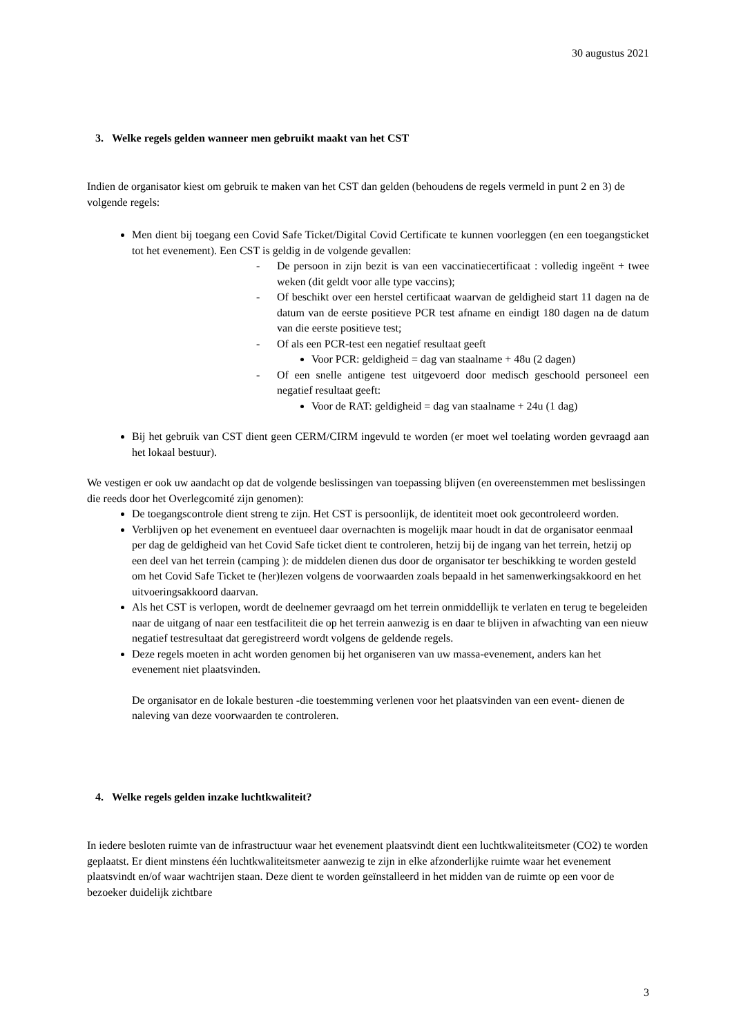30 augustus 2021
3. Welke regels gelden wanneer men gebruikt maakt van het CST
Indien de organisator kiest om gebruik te maken van het CST dan gelden (behoudens de regels vermeld in punt 2 en 3) de volgende regels:
Men dient bij toegang een Covid Safe Ticket/Digital Covid Certificate te kunnen voorleggen (en een toegangsticket tot het evenement). Een CST is geldig in de volgende gevallen:
- De persoon in zijn bezit is van een vaccinatiecertificaat : volledig ingeënt + twee weken (dit geldt voor alle type vaccins);
- Of beschikt over een herstel certificaat waarvan de geldigheid start 11 dagen na de datum van de eerste positieve PCR test afname en eindigt 180 dagen na de datum van die eerste positieve test;
- Of als een PCR-test een negatief resultaat geeft
Voor PCR: geldigheid = dag van staalname + 48u (2 dagen)
- Of een snelle antigene test uitgevoerd door medisch geschoold personeel een negatief resultaat geeft:
Voor de RAT: geldigheid = dag van staalname + 24u (1 dag)
Bij het gebruik van CST dient geen CERM/CIRM ingevuld te worden (er moet wel toelating worden gevraagd aan het lokaal bestuur).
We vestigen er ook uw aandacht op dat de volgende beslissingen van toepassing blijven (en overeenstemmen met beslissingen die reeds door het Overlegcomité zijn genomen):
De toegangscontrole dient streng te zijn. Het CST is persoonlijk, de identiteit moet ook gecontroleerd worden.
Verblijven op het evenement en eventueel daar overnachten is mogelijk maar houdt in dat de organisator eenmaal per dag de geldigheid van het Covid Safe ticket dient te controleren, hetzij bij de ingang van het terrein, hetzij op een deel van het terrein (camping ): de middelen dienen dus door de organisator ter beschikking te worden gesteld om het Covid Safe Ticket te (her)lezen volgens de voorwaarden zoals bepaald in het samenwerkingsakkoord en het uitvoeringsakkoord daarvan.
Als het CST is verlopen, wordt de deelnemer gevraagd om het terrein onmiddellijk te verlaten en terug te begeleiden naar de uitgang of naar een testfaciliteit die op het terrein aanwezig is en daar te blijven in afwachting van een nieuw negatief testresultaat dat geregistreerd wordt volgens de geldende regels.
Deze regels moeten in acht worden genomen bij het organiseren van uw massa-evenement, anders kan het evenement niet plaatsvinden.
De organisator en de lokale besturen -die toestemming verlenen voor het plaatsvinden van een event- dienen de naleving van deze voorwaarden te controleren.
4. Welke regels gelden inzake luchtkwaliteit?
In iedere besloten ruimte van de infrastructuur waar het evenement plaatsvindt dient een luchtkwaliteitsmeter (CO2) te worden geplaatst. Er dient minstens één luchtkwaliteitsmeter aanwezig te zijn in elke afzonderlijke ruimte waar het evenement plaatsvindt en/of waar wachtrijen staan. Deze dient te worden geïnstalleerd in het midden van de ruimte op een voor de bezoeker duidelijk zichtbare
3